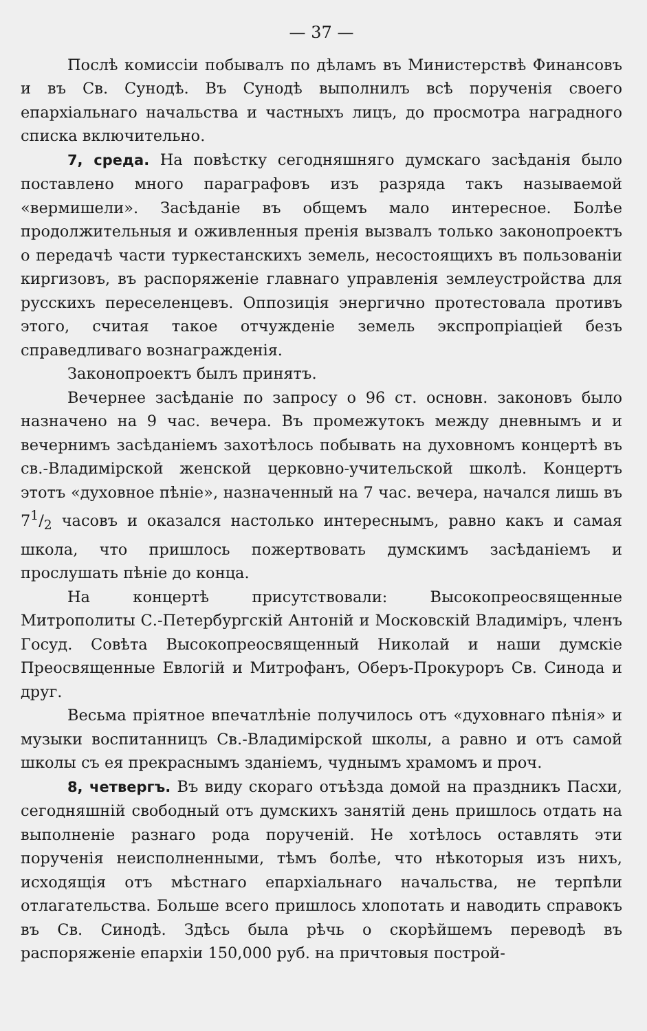— 37 —
Послѣ комиссіи побывалъ по дѣламъ въ Министерствѣ Финансовъ и въ Св. Сунодѣ. Въ Сунодѣ выполнилъ всѣ порученія своего епархіальнаго начальства и частныхъ лицъ, до просмотра наградного списка включительно.
7, среда. На повѣстку сегодняшняго думскаго засѣданія было поставлено много параграфовъ изъ разряда такъ называемой «вермишели». Засѣданіе въ общемъ мало интересное. Болѣе продолжительныя и оживленныя пренія вызвалъ только законопроектъ о передачѣ части туркестанскихъ земель, несостоящихъ въ пользованіи киргизовъ, въ распоряженіе главнаго управленія землеустройства для русскихъ переселенцевъ. Оппозиція энергично протестовала противъ этого, считая такое отчужденіе земель экспропріаціей безъ справедливаго вознагражденія.
Законопроектъ былъ принятъ.
Вечернее засѣданіе по запросу о 96 ст. основн. законовъ было назначено на 9 час. вечера. Въ промежутокъ между дневнымъ и и вечернимъ засѣданіемъ захотѣлось побывать на духовномъ концертѣ въ св.-Владимірской женской церковно-учительской школѣ. Концертъ этотъ «духовное пѣніе», назначенный на 7 час. вечера, начался лишь въ 71/2 часовъ и оказался настолько интереснымъ, равно какъ и самая школа, что пришлось пожертвовать думскимъ засѣданіемъ и прослушать пѣніе до конца.
На концертѣ присутствовали: Высокопреосвященные Митрополиты С.-Петербургскій Антоній и Московскій Владиміръ, членъ Госуд. Совѣта Высокопреосвященный Николай и наши думскіе Преосвященные Евлогій и Митрофанъ, Оберъ-Прокуроръ Св. Синода и друг.
Весьма пріятное впечатлѣніе получилось отъ «духовнаго пѣнія» и музыки воспитанницъ Св.-Владимірской школы, а равно и отъ самой школы съ ея прекраснымъ зданіемъ, чуднымъ храмомъ и проч.
8, четвергъ. Въ виду скораго отъѣзда домой на праздникъ Пасхи, сегодняшній свободный отъ думскихъ занятій день пришлось отдать на выполненіе разнаго рода порученій. Не хотѣлось оставлять эти порученія неисполненными, тѣмъ болѣе, что нѣкоторыя изъ нихъ, исходящія отъ мѣстнаго епархіальнаго начальства, не терпѣли отлагательства. Больше всего пришлось хлопотать и наводить справокъ въ Св. Синодѣ. Здѣсь была рѣчь о скорѣйшемъ переводѣ въ распоряженіе епархіи 150,000 руб. на причтовыя построй-